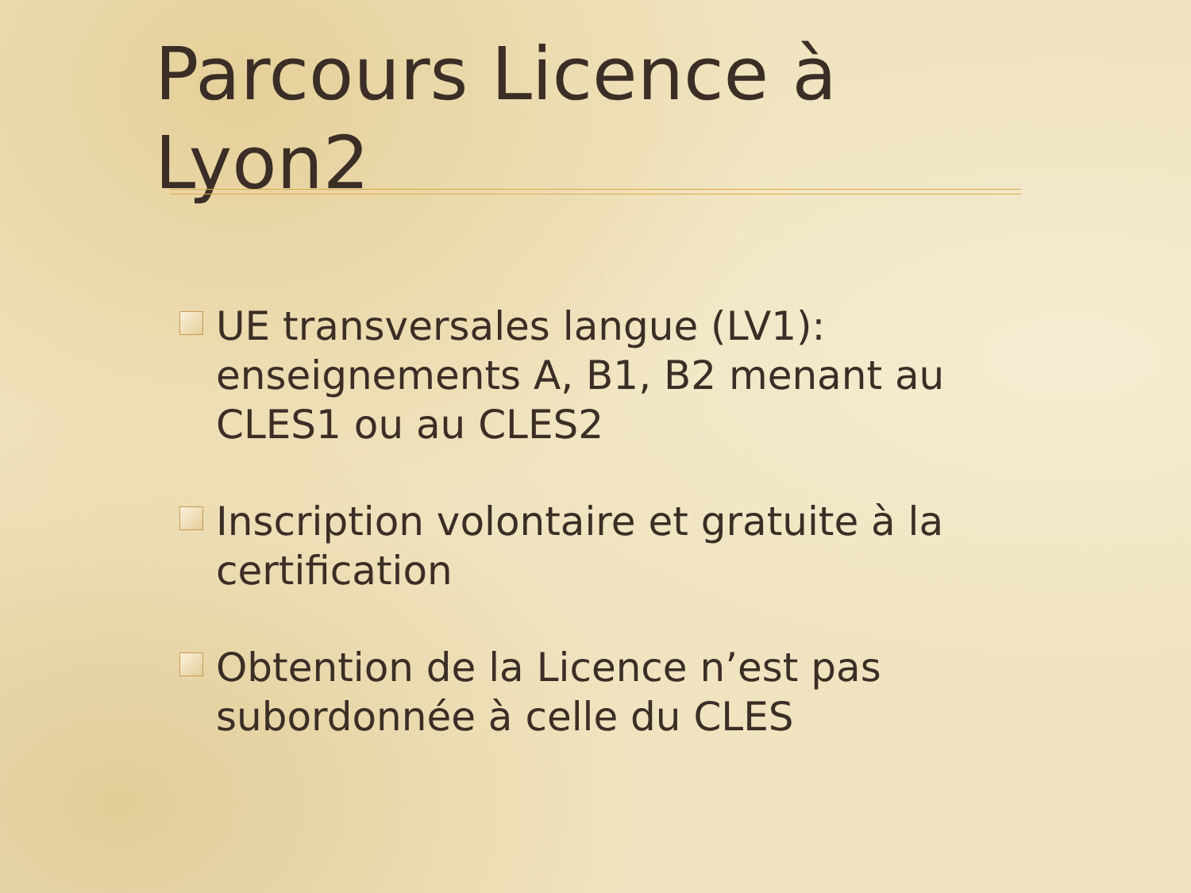Parcours Licence à Lyon2
UE transversales langue (LV1): enseignements A, B1, B2 menant au CLES1 ou au CLES2
Inscription volontaire et gratuite à la certification
Obtention de la Licence n’est pas subordonnée à celle du CLES